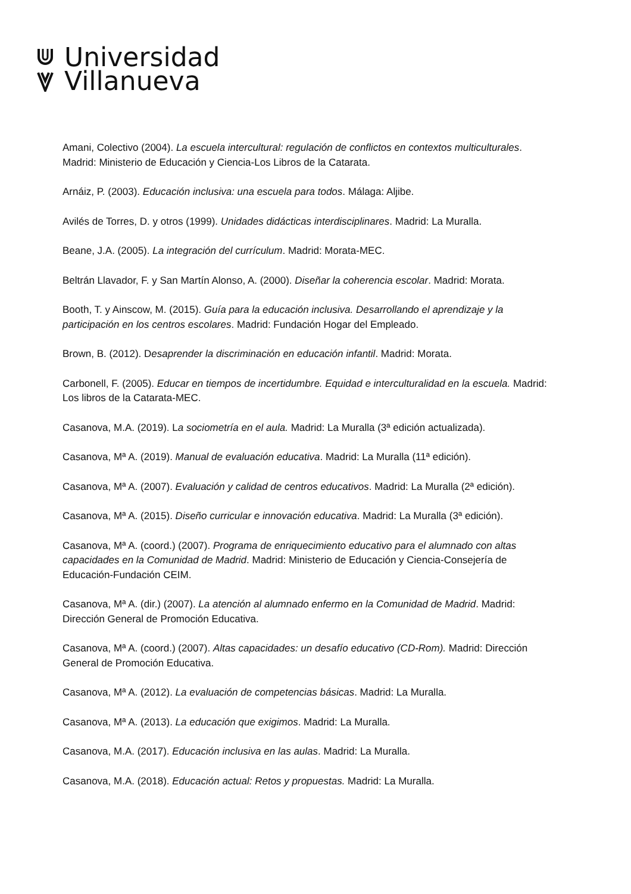Universidad
Villanueva
Amani, Colectivo (2004). La escuela intercultural: regulación de conflictos en contextos multiculturales. Madrid: Ministerio de Educación y Ciencia-Los Libros de la Catarata.
Arnáiz, P. (2003). Educación inclusiva: una escuela para todos. Málaga: Aljibe.
Avilés de Torres, D. y otros (1999). Unidades didácticas interdisciplinares. Madrid: La Muralla.
Beane, J.A. (2005). La integración del currículum. Madrid: Morata-MEC.
Beltrán Llavador, F. y San Martín Alonso, A. (2000). Diseñar la coherencia escolar. Madrid: Morata.
Booth, T. y Ainscow, M. (2015). Guía para la educación inclusiva. Desarrollando el aprendizaje y la participación en los centros escolares. Madrid: Fundación Hogar del Empleado.
Brown, B. (2012). Desaprender la discriminación en educación infantil. Madrid: Morata.
Carbonell, F. (2005). Educar en tiempos de incertidumbre. Equidad e interculturalidad en la escuela. Madrid: Los libros de la Catarata-MEC.
Casanova, M.A. (2019). La sociometría en el aula. Madrid: La Muralla (3ª edición actualizada).
Casanova, Mª A. (2019). Manual de evaluación educativa. Madrid: La Muralla (11ª edición).
Casanova, Mª A. (2007). Evaluación y calidad de centros educativos. Madrid: La Muralla (2ª edición).
Casanova, Mª A. (2015). Diseño curricular e innovación educativa. Madrid: La Muralla (3ª edición).
Casanova, Mª A. (coord.) (2007). Programa de enriquecimiento educativo para el alumnado con altas capacidades en la Comunidad de Madrid. Madrid: Ministerio de Educación y Ciencia-Consejería de Educación-Fundación CEIM.
Casanova, Mª A. (dir.) (2007). La atención al alumnado enfermo en la Comunidad de Madrid. Madrid: Dirección General de Promoción Educativa.
Casanova, Mª A. (coord.) (2007). Altas capacidades: un desafío educativo (CD-Rom). Madrid: Dirección General de Promoción Educativa.
Casanova, Mª A. (2012). La evaluación de competencias básicas. Madrid: La Muralla.
Casanova, Mª A. (2013). La educación que exigimos. Madrid: La Muralla.
Casanova, M.A. (2017). Educación inclusiva en las aulas. Madrid: La Muralla.
Casanova, M.A. (2018). Educación actual: Retos y propuestas. Madrid: La Muralla.